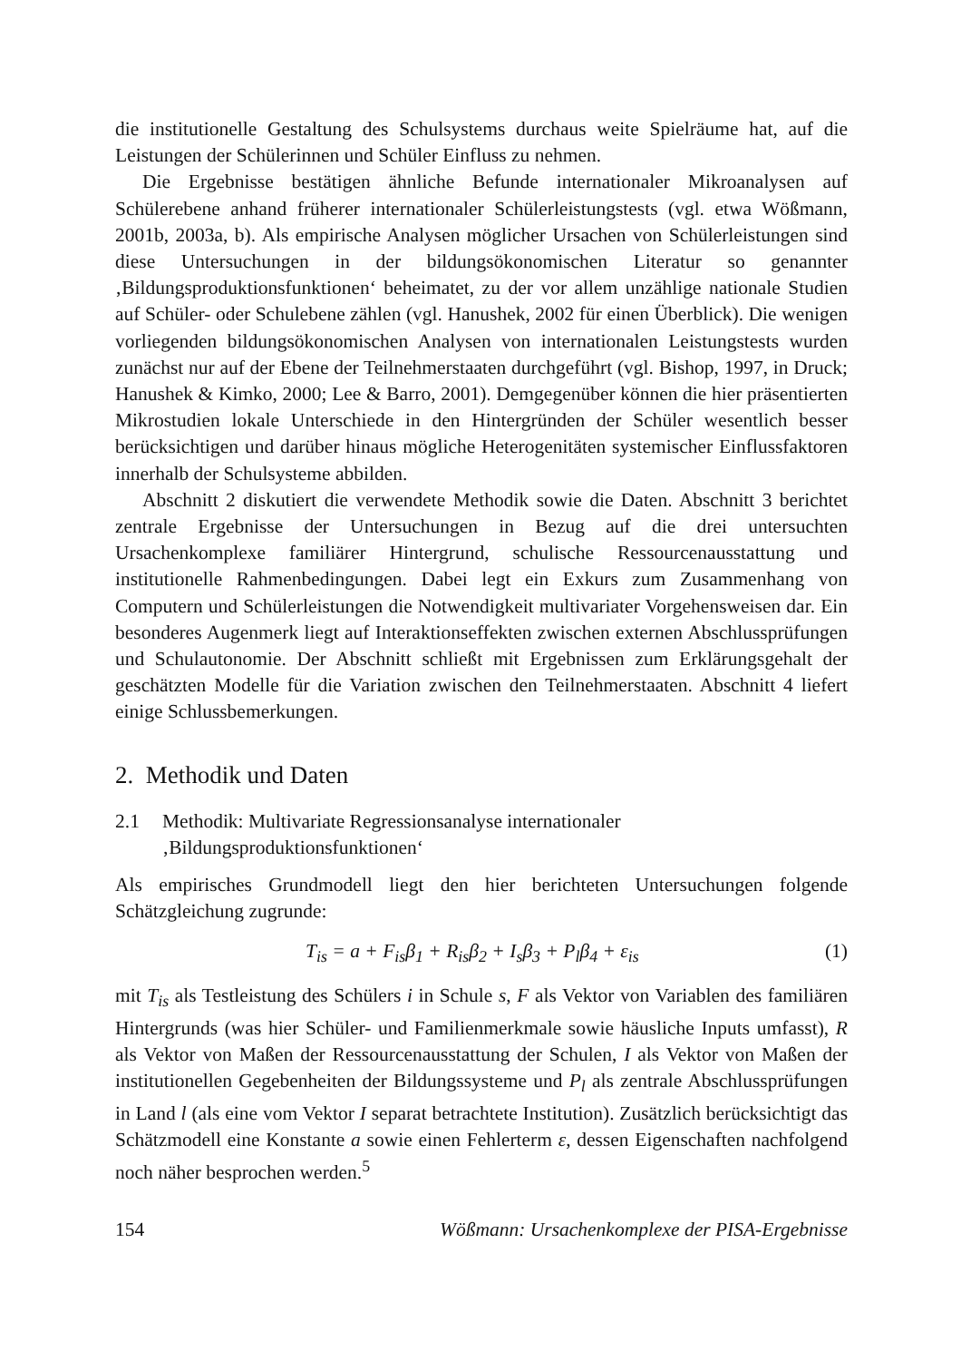die institutionelle Gestaltung des Schulsystems durchaus weite Spielräume hat, auf die Leistungen der Schülerinnen und Schüler Einfluss zu nehmen.
Die Ergebnisse bestätigen ähnliche Befunde internationaler Mikroanalysen auf Schülerebene anhand früherer internationaler Schülerleistungstests (vgl. etwa Wößmann, 2001b, 2003a, b). Als empirische Analysen möglicher Ursachen von Schülerleistungen sind diese Untersuchungen in der bildungsökonomischen Literatur so genannter ‚Bildungsproduktionsfunktionen‘ beheimatet, zu der vor allem unzählige nationale Studien auf Schüler- oder Schulebene zählen (vgl. Hanushek, 2002 für einen Überblick). Die wenigen vorliegenden bildungsökonomischen Analysen von internationalen Leistungstests wurden zunächst nur auf der Ebene der Teilnehmerstaaten durchgeführt (vgl. Bishop, 1997, in Druck; Hanushek & Kimko, 2000; Lee & Barro, 2001). Demgegenüber können die hier präsentierten Mikrostudien lokale Unterschiede in den Hintergründen der Schüler wesentlich besser berücksichtigen und darüber hinaus mögliche Heterogenitäten systemischer Einflussfaktoren innerhalb der Schulsysteme abbilden.
Abschnitt 2 diskutiert die verwendete Methodik sowie die Daten. Abschnitt 3 berichtet zentrale Ergebnisse der Untersuchungen in Bezug auf die drei untersuchten Ursachenkomplexe familiärer Hintergrund, schulische Ressourcenausstattung und institutionelle Rahmenbedingungen. Dabei legt ein Exkurs zum Zusammenhang von Computern und Schülerleistungen die Notwendigkeit multivariater Vorgehensweisen dar. Ein besonderes Augenmerk liegt auf Interaktionseffekten zwischen externen Abschlussprüfungen und Schulautonomie. Der Abschnitt schließt mit Ergebnissen zum Erklärungsgehalt der geschätzten Modelle für die Variation zwischen den Teilnehmerstaaten. Abschnitt 4 liefert einige Schlussbemerkungen.
2. Methodik und Daten
2.1 Methodik: Multivariate Regressionsanalyse internationaler
‚Bildungsproduktionsfunktionen‘
Als empirisches Grundmodell liegt den hier berichteten Untersuchungen folgende Schätzgleichung zugrunde:
T<sub>is</sub> = a + F<sub>is</sub>β<sub>1</sub> + R<sub>is</sub>β<sub>2</sub> + I<sub>s</sub>β<sub>3</sub> + P<sub>l</sub>β<sub>4</sub> + ε<sub>is</sub> (1)
mit T<sub>is</sub> als Testleistung des Schülers i in Schule s, F als Vektor von Variablen des familiären Hintergrunds (was hier Schüler- und Familienmerkmale sowie häusliche Inputs umfasst), R als Vektor von Maßen der Ressourcenausstattung der Schulen, I als Vektor von Maßen der institutionellen Gegebenheiten der Bildungssysteme und P<sub>l</sub> als zentrale Abschlussprüfungen in Land l (als eine vom Vektor I separat betrachtete Institution). Zusätzlich berücksichtigt das Schätzmodell eine Konstante a sowie einen Fehlerterm ε, dessen Eigenschaften nachfolgend noch näher besprochen werden.<sup>5</sup>
154 Wößmann: Ursachenkomplexe der PISA-Ergebnisse